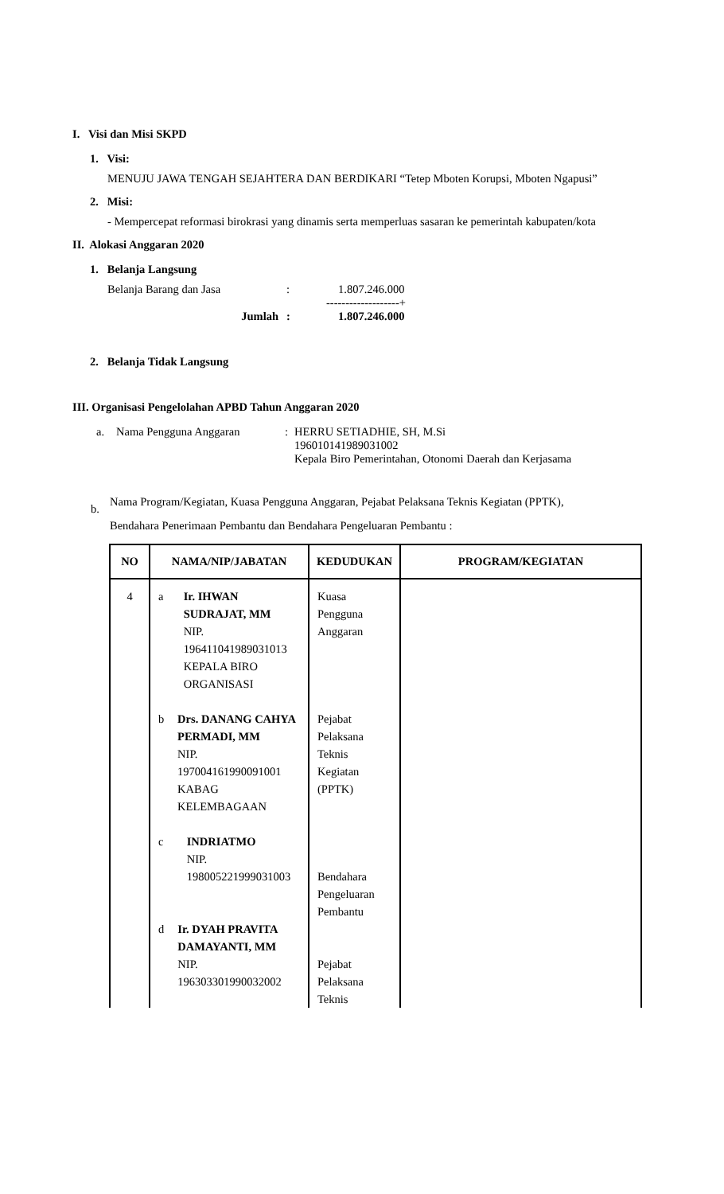I. Visi dan Misi SKPD
1. Visi:
MENUJU JAWA TENGAH SEJAHTERA DAN BERDIKARI “Tetep Mboten Korupsi, Mboten Ngapusi”
2. Misi:
- Mempercepat reformasi birokrasi yang dinamis serta memperluas sasaran ke pemerintah kabupaten/kota
II. Alokasi Anggaran 2020
1. Belanja Langsung
Belanja Barang dan Jasa: 1.807.246.000
-------------------+
Jumlah: 1.807.246.000
2. Belanja Tidak Langsung
III. Organisasi Pengelolahan APBD Tahun Anggaran 2020
a. Nama Pengguna Anggaran: HERRU SETIADHIE, SH, M.Si
196010141989031002
Kepala Biro Pemerintahan, Otonomi Daerah dan Kerjasama
b. Nama Program/Kegiatan, Kuasa Pengguna Anggaran, Pejabat Pelaksana Teknis Kegiatan (PPTK),
Bendahara Penerimaan Pembantu dan Bendahara Pengeluaran Pembantu :
| NO | NAMA/NIP/JABATAN | KEDUDUKAN | PROGRAM/KEGIATAN |
| --- | --- | --- | --- |
| 4 | a Ir. IHWAN SUDRAJAT, MM NIP. 196411041989031013 KEPALA BIRO ORGANISASI b Drs. DANANG CAHYA PERMADI, MM NIP. 197004161990091001 KABAG KELEMBAGAAN c INDRIATMO NIP. 198005221999031003 d Ir. DYAH PRAVITA DAMAYANTI, MM NIP. 196303301990032002 | Kuasa Pengguna Anggaran Pejabat Pelaksana Teknis Kegiatan (PPTK) Bendahara Pengeluaran Pembantu Pejabat Pelaksana Teknis | |